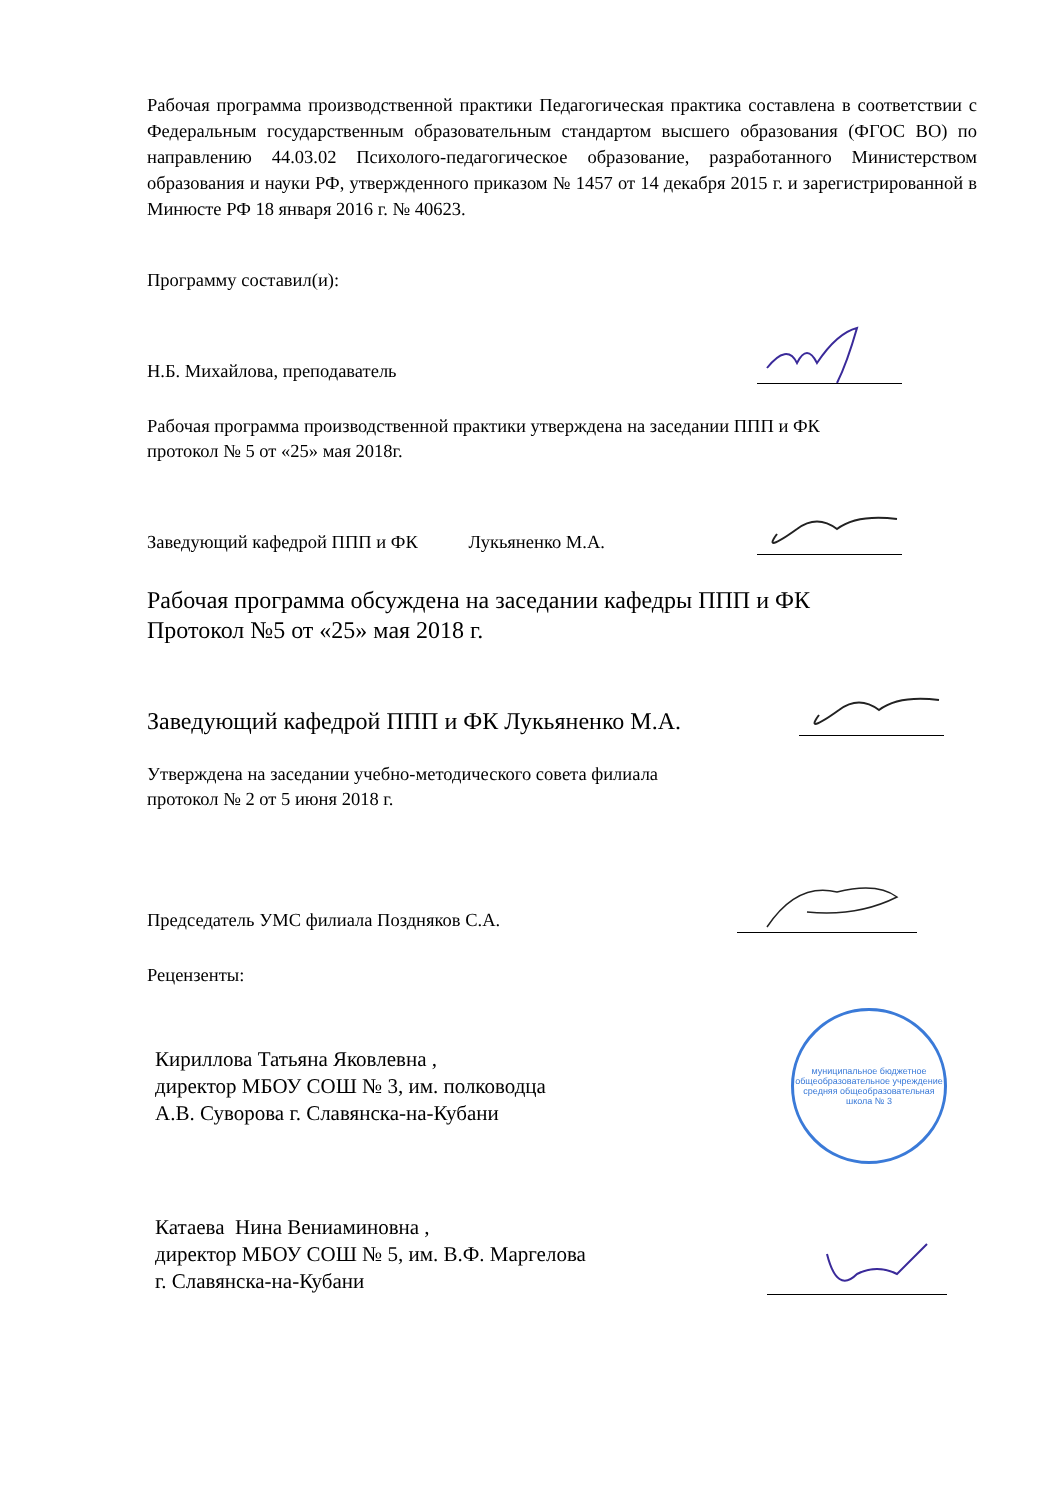Рабочая программа производственной практики Педагогическая практика составлена в соответствии с Федеральным государственным образовательным стандартом высшего образования (ФГОС ВО) по направлению 44.03.02 Психолого-педагогическое образование, разработанного Министерством образования и науки РФ, утвержденного приказом № 1457 от 14 декабря 2015 г. и зарегистрированной в Минюсте РФ 18 января 2016 г. № 40623.
Программу составил(и):
Н.Б. Михайлова, преподаватель
Рабочая программа производственной практики утверждена на заседании ППП и ФК
протокол № 5 от «25» мая 2018г.
Заведующий кафедрой ППП и ФК Лукьяненко М.А.
Рабочая программа обсуждена на заседании кафедры ППП и ФК
Протокол №5 от «25» мая 2018 г.
Заведующий кафедрой ППП и ФК Лукьяненко М.А.
Утверждена на заседании учебно-методического совета филиала
протокол № 2 от 5 июня 2018 г.
Председатель УМС филиала Поздняков С.А.
Рецензенты:
Кириллова Татьяна Яковлевна ,
директор МБОУ СОШ № 3, им. полководца
А.В. Суворова г. Славянска-на-Кубани
муниципальное бюджетное общеобразовательное учреждение средняя общеобразовательная школа № 3
Катаева Нина Вениаминовна ,
директор МБОУ СОШ № 5, им. В.Ф. Маргелова
г. Славянска-на-Кубани